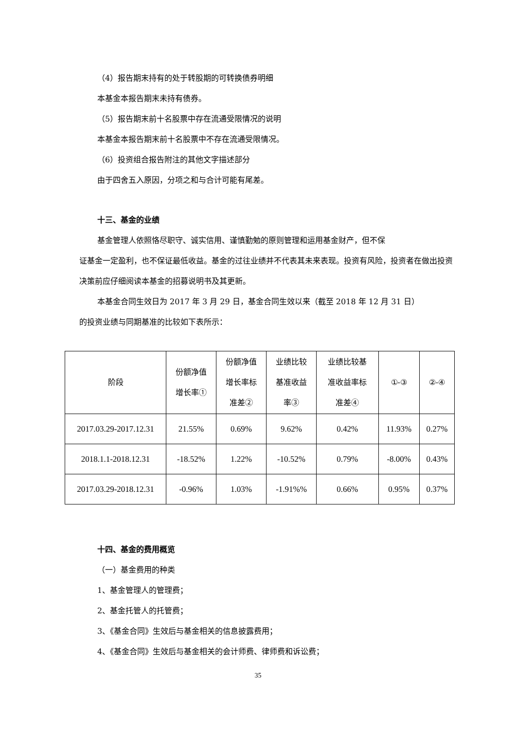（4）报告期末持有的处于转股期的可转换债券明细
本基金本报告期末未持有债券。
（5）报告期末前十名股票中存在流通受限情况的说明
本基金本报告期末前十名股票中不存在流通受限情况。
（6）投资组合报告附注的其他文字描述部分
由于四舍五入原因，分项之和与合计可能有尾差。
十三、基金的业绩
基金管理人依照恪尽职守、诚实信用、谨慎勤勉的原则管理和运用基金财产，但不保
证基金一定盈利，也不保证最低收益。基金的过往业绩并不代表其未来表现。投资有风险，投资者在做出投资决策前应仔细阅读本基金的招募说明书及其更新。
本基金合同生效日为 2017 年 3 月 29 日，基金合同生效以来（截至 2018 年 12 月 31 日）
的投资业绩与同期基准的比较如下表所示：
| 阶段 | 份额净值 增长率① | 份额净值 增长率标 准差② | 业绩比较 基准收益 率③ | 业绩比较基 准收益率标 准差④ | ①-③ | ②-④ |
| --- | --- | --- | --- | --- | --- | --- |
| 2017.03.29-2017.12.31 | 21.55% | 0.69% | 9.62% | 0.42% | 11.93% | 0.27% |
| 2018.1.1-2018.12.31 | -18.52% | 1.22% | -10.52% | 0.79% | -8.00% | 0.43% |
| 2017.03.29-2018.12.31 | -0.96% | 1.03% | -1.91%% | 0.66% | 0.95% | 0.37% |
十四、基金的费用概览
（一）基金费用的种类
1、基金管理人的管理费；
2、基金托管人的托管费；
3、《基金合同》生效后与基金相关的信息披露费用；
4、《基金合同》生效后与基金相关的会计师费、律师费和诉讼费；
35